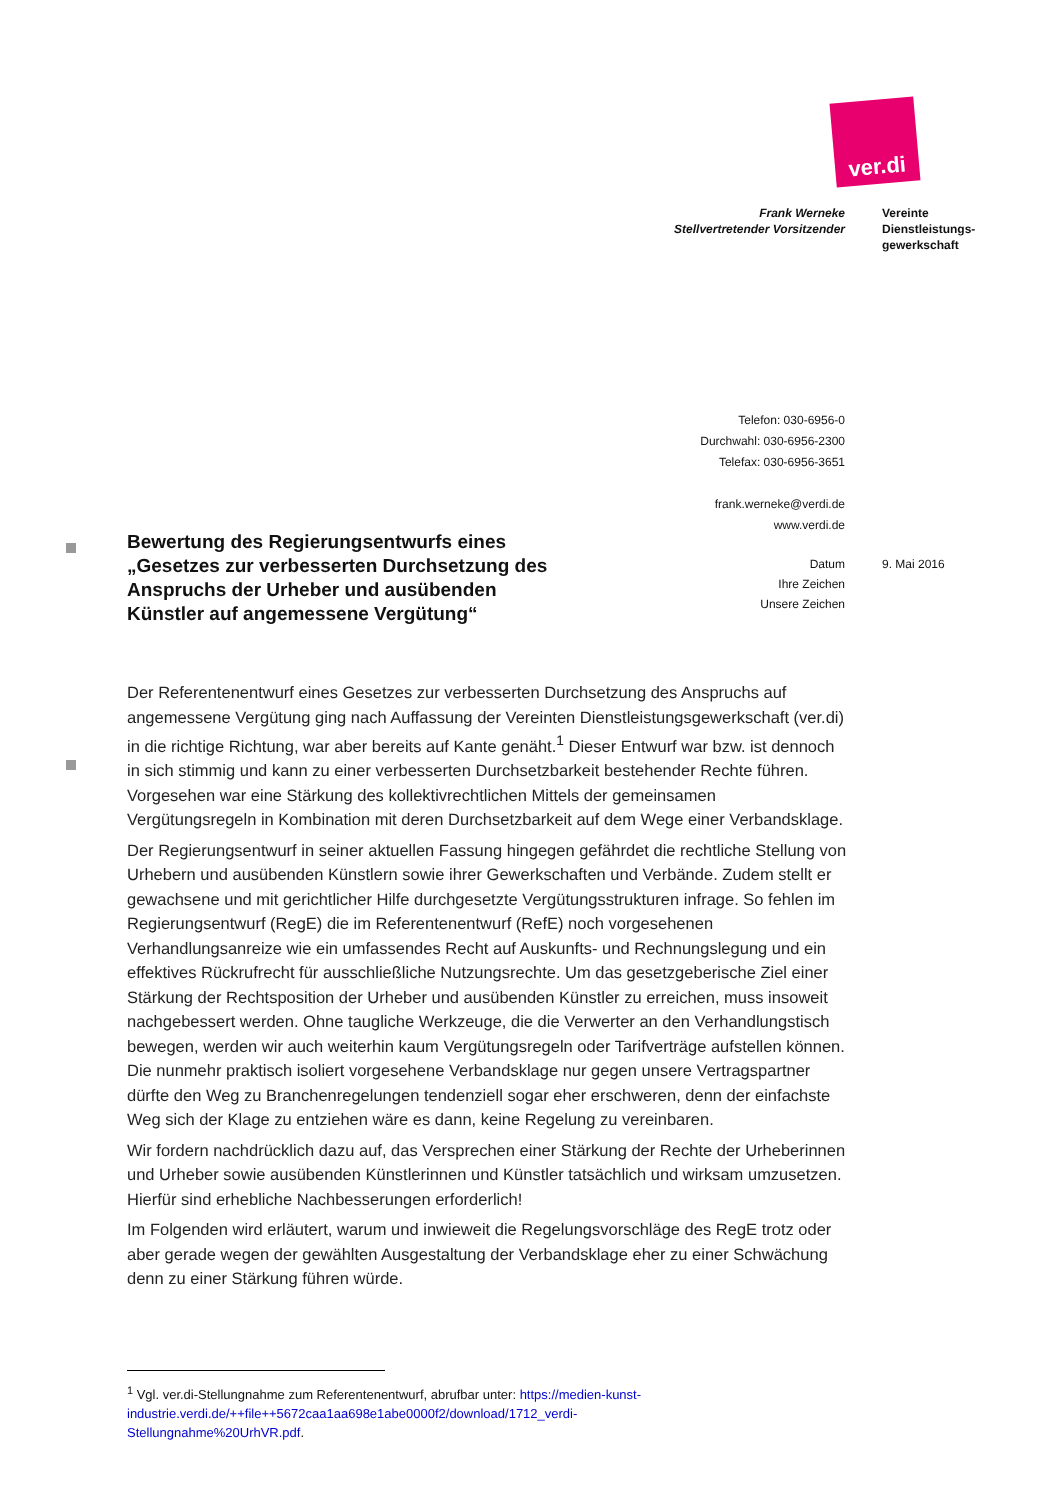ver.di
Frank Werneke
Stellvertretender Vorsitzender
Vereinte
Dienstleistungs-
gewerkschaft
Telefon: 030-6956-0
Durchwahl: 030-6956-2300
Telefax: 030-6956-3651
frank.werneke@verdi.de
www.verdi.de
Datum
Ihre Zeichen
Unsere Zeichen
9. Mai 2016
Bewertung des Regierungsentwurfs eines „Gesetzes zur verbesserten Durchsetzung des Anspruchs der Urheber und ausübenden Künstler auf angemessene Vergütung“
Der Referentenentwurf eines Gesetzes zur verbesserten Durchsetzung des Anspruchs auf angemessene Vergütung ging nach Auffassung der Vereinten Dienstleistungsgewerkschaft (ver.di) in die richtige Richtung, war aber bereits auf Kante genäht.<sup>1</sup> Dieser Entwurf war bzw. ist dennoch in sich stimmig und kann zu einer verbesserten Durchsetzbarkeit bestehender Rechte führen. Vorgesehen war eine Stärkung des kollektivrechtlichen Mittels der gemeinsamen Vergütungsregeln in Kombination mit deren Durchsetzbarkeit auf dem Wege einer Verbandsklage.
Der Regierungsentwurf in seiner aktuellen Fassung hingegen gefährdet die rechtliche Stellung von Urhebern und ausübenden Künstlern sowie ihrer Gewerkschaften und Verbände. Zudem stellt er gewachsene und mit gerichtlicher Hilfe durchgesetzte Vergütungsstrukturen infrage. So fehlen im Regierungsentwurf (RegE) die im Referentenentwurf (RefE) noch vorgesehenen Verhandlungsanreize wie ein umfassendes Recht auf Auskunfts- und Rechnungslegung und ein effektives Rückrufrecht für ausschließliche Nutzungsrechte. Um das gesetzgeberische Ziel einer Stärkung der Rechtsposition der Urheber und ausübenden Künstler zu erreichen, muss insoweit nachgebessert werden. Ohne taugliche Werkzeuge, die die Verwerter an den Verhandlungstisch bewegen, werden wir auch weiterhin kaum Vergütungsregeln oder Tarifverträge aufstellen können. Die nunmehr praktisch isoliert vorgesehene Verbandsklage nur gegen unsere Vertragspartner dürfte den Weg zu Branchenregelungen tendenziell sogar eher erschweren, denn der einfachste Weg sich der Klage zu entziehen wäre es dann, keine Regelung zu vereinbaren.
Wir fordern nachdrücklich dazu auf, das Versprechen einer Stärkung der Rechte der Urheberinnen und Urheber sowie ausübenden Künstlerinnen und Künstler tatsächlich und wirksam umzusetzen. Hierfür sind erhebliche Nachbesserungen erforderlich!
Im Folgenden wird erläutert, warum und inwieweit die Regelungsvorschläge des RegE trotz oder aber gerade wegen der gewählten Ausgestaltung der Verbandsklage eher zu einer Schwächung denn zu einer Stärkung führen würde.
<sup>1</sup> Vgl. ver.di-Stellungnahme zum Referentenentwurf, abrufbar unter: https://medien-kunst-industrie.verdi.de/++file++5672caa1aa698e1abe0000f2/download/1712_verdi-Stellungnahme%20UrhVR.pdf.